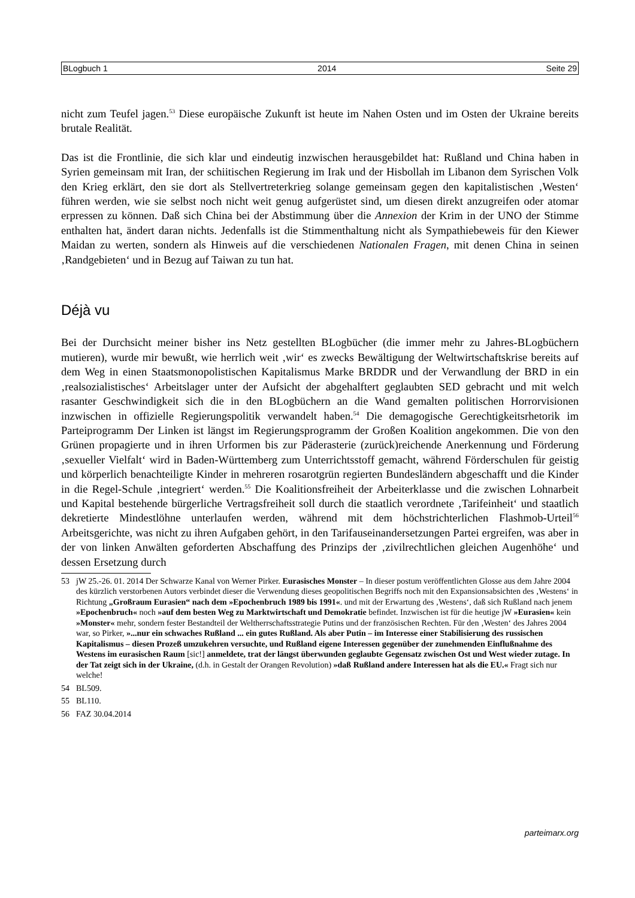BLogbuch 1 2014 Seite 29
nicht zum Teufel jagen.<sup>53</sup> Diese europäische Zukunft ist heute im Nahen Osten und im Osten der Ukraine bereits brutale Realität.
Das ist die Frontlinie, die sich klar und eindeutig inzwischen herausgebildet hat: Rußland und China haben in Syrien gemeinsam mit Iran, der schiitischen Regierung im Irak und der Hisbollah im Libanon dem Syrischen Volk den Krieg erklärt, den sie dort als Stellvertreterkrieg solange gemeinsam gegen den kapitalistischen ‚Westen‘ führen werden, wie sie selbst noch nicht weit genug aufgerüstet sind, um diesen direkt anzugreifen oder atomar erpressen zu können. Daß sich China bei der Abstimmung über die Annexion der Krim in der UNO der Stimme enthalten hat, ändert daran nichts. Jedenfalls ist die Stimmenthaltung nicht als Sympathiebeweis für den Kiewer Maidan zu werten, sondern als Hinweis auf die verschiedenen Nationalen Fragen, mit denen China in seinen ‚Randgebieten‘ und in Bezug auf Taiwan zu tun hat.
Déjà vu
Bei der Durchsicht meiner bisher ins Netz gestellten BLogbücher (die immer mehr zu Jahres-BLogbüchern mutieren), wurde mir bewußt, wie herrlich weit ‚wir‘ es zwecks Bewältigung der Weltwirtschaftskrise bereits auf dem Weg in einen Staatsmonopolistischen Kapitalismus Marke BRDDR und der Verwandlung der BRD in ein ‚realsozialistisches‘ Arbeitslager unter der Aufsicht der abgehalftert geglaubten SED gebracht und mit welch rasanter Geschwindigkeit sich die in den BLogbüchern an die Wand gemalten politischen Horrorvisionen inzwischen in offizielle Regierungspolitik verwandelt haben.<sup>54</sup> Die demagogische Gerechtigkeitsrhetorik im Parteiprogramm Der Linken ist längst im Regierungsprogramm der Großen Koalition angekommen. Die von den Grünen propagierte und in ihren Urformen bis zur Päderasterie (zurück)reichende Anerkennung und Förderung ‚sexueller Vielfalt‘ wird in Baden-Württemberg zum Unterrichtsstoff gemacht, während Förderschulen für geistig und körperlich benachteiligte Kinder in mehreren rosarotgrün regierten Bundesländern abgeschafft und die Kinder in die Regel-Schule ‚integriert‘ werden.<sup>55</sup> Die Koalitionsfreiheit der Arbeiterklasse und die zwischen Lohnarbeit und Kapital bestehende bürgerliche Vertragsfreiheit soll durch die staatlich verordnete ‚Tarifeinheit‘ und staatlich dekretierte Mindestlöhne unterlaufen werden, während mit dem höchstrichterlichen Flashmob-Urteil<sup>56</sup> Arbeitsgerichte, was nicht zu ihren Aufgaben gehört, in den Tarifauseinandersetzungen Partei ergreifen, was aber in der von linken Anwälten geforderten Abschaffung des Prinzips der ‚zivilrechtlichen gleichen Augenhöhe‘ und dessen Ersetzung durch
53 jW 25.-26. 01. 2014 Der Schwarze Kanal von Werner Pirker. Eurasisches Monster – In dieser postum veröffentlichten Glosse aus dem Jahre 2004 des kürzlich verstorbenen Autors verbindet dieser die Verwendung dieses geopolitischen Begriffs noch mit den Expansionsabsichten des ‚Westens‘ in Richtung „Großraum Eurasien“ nach dem »Epochenbruch 1989 bis 1991«. und mit der Erwartung des ‚Westens‘, daß sich Rußland nach jenem »Epochenbruch« noch »auf dem besten Weg zu Marktwirtschaft und Demokratie befindet. Inzwischen ist für die heutige jW »Eurasien« kein »Monster« mehr, sondern fester Bestandteil der Weltherrschaftsstrategie Putins und der französischen Rechten. Für den ‚Westen‘ des Jahres 2004 war, so Pirker, »...nur ein schwaches Rußland ... ein gutes Rußland. Als aber Putin – im Interesse einer Stabilisierung des russischen Kapitalismus – diesen Prozeß umzukehren versuchte, und Rußland eigene Interessen gegenüber der zunehmenden Einflußnahme des Westens im eurasischen Raum [sic!] anmeldete, trat der längst überwunden geglaubte Gegensatz zwischen Ost und West wieder zutage. In der Tat zeigt sich in der Ukraine, (d.h. in Gestalt der Orangen Revolution) »daß Rußland andere Interessen hat als die EU.« Fragt sich nur welche!
54 BL509.
55 BL110.
56 FAZ 30.04.2014
parteimarx.org